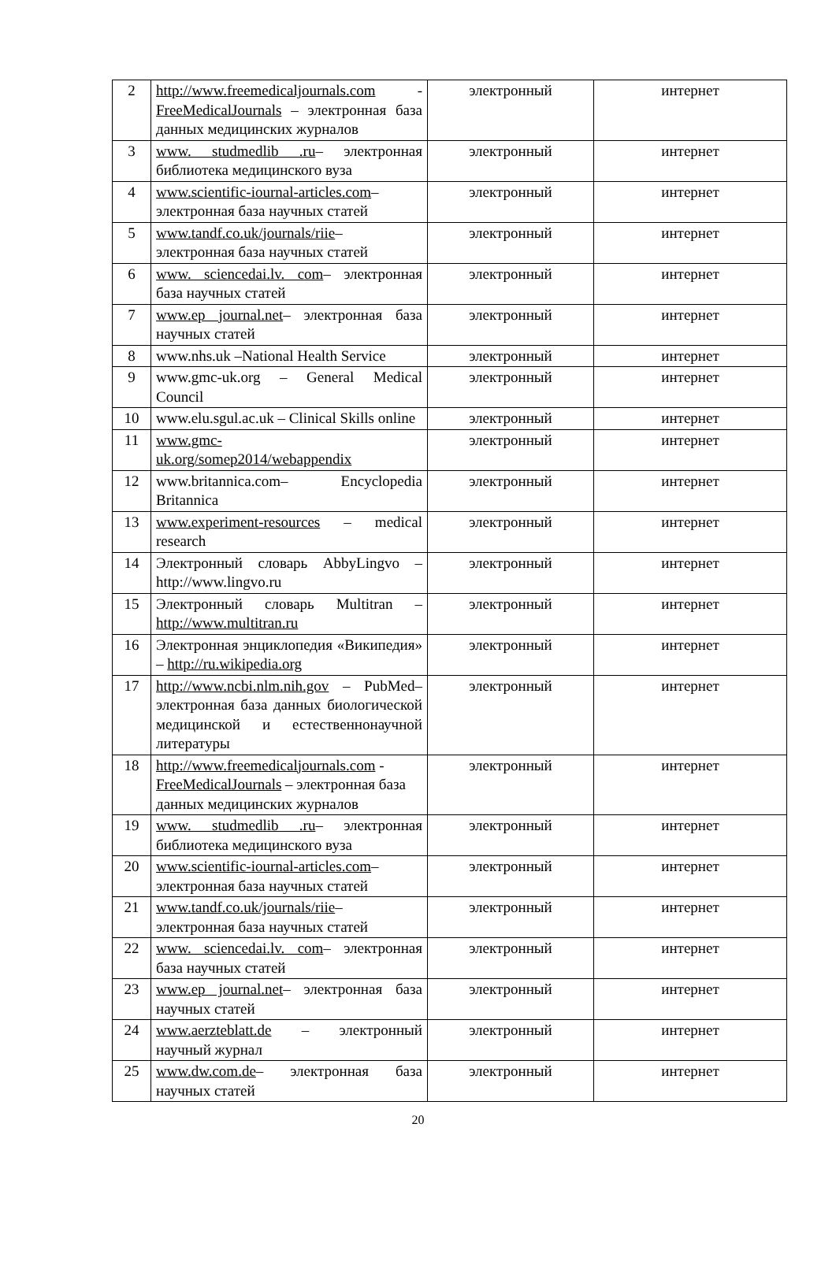| 2 | http://www.freemedicaljournals.com - FreeMedicalJournals – электронная база данных медицинских журналов | электронный | интернет |
| 3 | www. studmedlib .ru – электронная библиотека медицинского вуза | электронный | интернет |
| 4 | www.scientific-iournal-articles.com – электронная база научных статей | электронный | интернет |
| 5 | www.tandf.co.uk/journals/riie – электронная база научных статей | электронный | интернет |
| 6 | www. sciencedai.lv. com – электронная база научных статей | электронный | интернет |
| 7 | www.ep journal.net – электронная база научных статей | электронный | интернет |
| 8 | www.nhs.uk –National Health Service | электронный | интернет |
| 9 | www.gmc-uk.org – General Medical Council | электронный | интернет |
| 10 | www.elu.sgul.ac.uk – Clinical Skills online | электронный | интернет |
| 11 | www.gmc- uk.org/somep2014/webappendix | электронный | интернет |
| 12 | www.britannica.com– Encyclopedia Britannica | электронный | интернет |
| 13 | www.experiment-resources – medical research | электронный | интернет |
| 14 | Электронный словарь AbbyLingvo – http://www.lingvo.ru | электронный | интернет |
| 15 | Электронный словарь Multitran – http://www.multitran.ru | электронный | интернет |
| 16 | Электронная энциклопедия «Википедия» – http://ru.wikipedia.org | электронный | интернет |
| 17 | http://www.ncbi.nlm.nih.gov – PubMed– электронная база данных биологической медицинской и естественнонаучной литературы | электронный | интернет |
| 18 | http://www.freemedicaljournals.com - FreeMedicalJournals – электронная база данных медицинских журналов | электронный | интернет |
| 19 | www. studmedlib .ru – электронная библиотека медицинского вуза | электронный | интернет |
| 20 | www.scientific-iournal-articles.com – электронная база научных статей | электронный | интернет |
| 21 | www.tandf.co.uk/journals/riie – электронная база научных статей | электронный | интернет |
| 22 | www. sciencedai.lv. com – электронная база научных статей | электронный | интернет |
| 23 | www.ep journal.net – электронная база научных статей | электронный | интернет |
| 24 | www.aerzteblatt.de – электронный научный журнал | электронный | интернет |
| 25 | www.dw.com.de – электронная база научных статей | электронный | интернет |
20